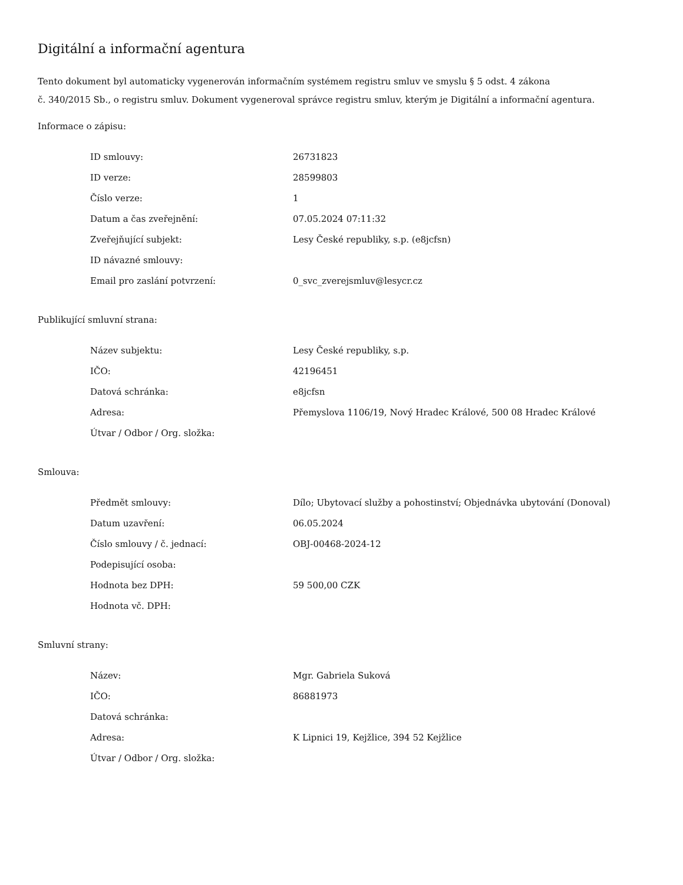Digitální a informační agentura
Tento dokument byl automaticky vygenerován informačním systémem registru smluv ve smyslu § 5 odst. 4 zákona
č. 340/2015 Sb., o registru smluv. Dokument vygeneroval správce registru smluv, kterým je Digitální a informační agentura.
Informace o zápisu:
| ID smlouvy: | 26731823 |
| ID verze: | 28599803 |
| Číslo verze: | 1 |
| Datum a čas zveřejnění: | 07.05.2024 07:11:32 |
| Zveřejňující subjekt: | Lesy České republiky, s.p. (e8jcfsn) |
| ID návazné smlouvy: | |
| Email pro zaslání potvrzení: | 0_svc_zverejsmluv@lesycr.cz |
Publikující smluvní strana:
| Název subjektu: | Lesy České republiky, s.p. |
| IČO: | 42196451 |
| Datová schránka: | e8jcfsn |
| Adresa: | Přemyslova 1106/19, Nový Hradec Králové, 500 08 Hradec Králové |
| Útvar / Odbor / Org. složka: | |
Smlouva:
| Předmět smlouvy: | Dílo; Ubytovací služby a pohostinství; Objednávka ubytování (Donoval) |
| Datum uzavření: | 06.05.2024 |
| Číslo smlouvy / č. jednací: | OBJ-00468-2024-12 |
| Podepisující osoba: | |
| Hodnota bez DPH: | 59 500,00 CZK |
| Hodnota vč. DPH: | |
Smluvní strany:
| Název: | Mgr. Gabriela Suková |
| IČO: | 86881973 |
| Datová schránka: | |
| Adresa: | K Lipnici 19, Kejžlice, 394 52 Kejžlice |
| Útvar / Odbor / Org. složka: | |